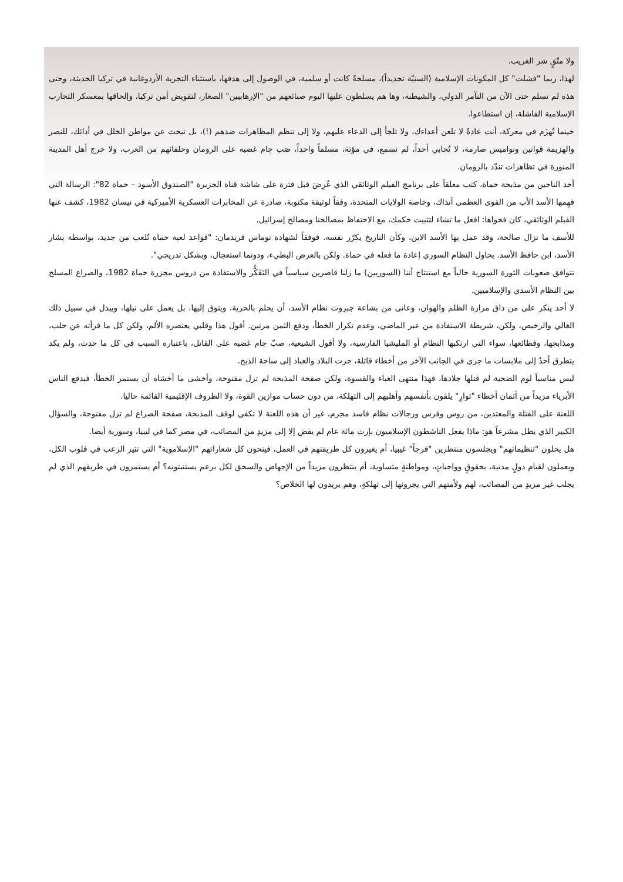ولا متّقٍ شر الغريب.
لهذا، ربما "فشلت" كل المكونات الإسلامية (السنيّة تحديداً)، مسلحةً كانت أو سلمية، في الوصول إلى هدفها، باستثناء التجربة الأردوغانية في تركيا الحديثة، وحتى هذه لم تسلم حتى الآن من التآمر الدولي، والشيطنة، وها هم يسلطون عليها اليوم صنائعهم من "الإرهابيين" الصغار، لتقويض أمن تركيا، وإلحاقها بمعسكر التجارب الإسلامية الفاشلة، إن استطاعوا.
حينما تُهزَم في معركة، أنت عادةً لا تلعن أعداءك، ولا تلجأ إلى الدعاء عليهم، ولا إلى تنظم المظاهرات ضدهم (!)، بل تبحث عن مواطن الخلل في أدائك، للنصر والهزيمة قوانين ونواميس صارمة، لا تُحابي أحداً، لم نسمع، في مؤتة، مسلماً واحداً، صَب جام غضبه على الرومان وحلفائهم من العرب، ولا خرج أهل المدينة المنورة في تظاهرات تندّد بالرومان.
أحد الناجين من مذبحة حماة، كتب معلقاً على برنامج الفيلم الوثائقي الذي عُرِضَ قبل فترة على شاشة قناة الجزيرة "الصندوق الأسود – حماة 82": الرسالة التي فهِمها الأسد الأب من القوى العظمى آنذاك، وخاصة الولايات المتحدة، وفقاً لوثيقة مكتوبة، صادرة عن المخابرات العسكرية الأميركية في نيسان 1982، كشف عنها الفيلم الوثائقي، كان فحواها: افعل ما تشاء لتثبيت حكمك، مع الاحتفاظ بمصالحنا ومصالح إسرائيل.
للأسف ما تزال صالحة، وقد عمل بها الأسد الابن، وكأن التاريخ يكرّر نفسه. فوفقاً لشهادة توماس فريدمان: "قواعد لعبة حماة تُلعب من جديد، بواسطة بشار الأسد، ابن حافظ الأسد. يحاول النظام السوري إعادة ما فعله في حماة. ولكن بالعرض البطيء، ودونما استعجال، وبشكل تدريجي".
تتوافق صعوبات الثورة السورية حالياً مع استنتاج أننا (السوريين) ما زلنا قاصرين سياسياً في التَفَكُّر والاستفادة من دروس مجزرة حماة 1982، والصراع المسلح بين النظام الأسدي والإسلاميين.
لا أحد ينكر على من ذاق مرارة الظلم والهوان، وعانى من بشاعة جبروت نظام الأسد، أن يحلم بالحرية، ويتوق إليها، بل يعمل على نيلها، ويبذل في سبيل ذلك الغالي والرخيص، ولكن، شريطة الاستفادة من عبر الماضي، وعدم تكرار الخطأ، ودفع الثمن مرتين. أقول هذا وقلبي يعتصره الألم، ولكن كل ما قرأته عن حلب، ومذابحها، وفظائعها، سواء التي ارتكبها النظام أو المليشيا الفارسية، ولا أقول الشيعية، صبّ جام غضبه على القاتل، باعتباره السبب في كل ما حدث، ولم يكد يتطرق أحدٌ إلى ملابسات ما جرى في الجانب الآخر من أخطاء قاتلة، جرت البلاد والعباد إلى ساحة الذبح.
ليس مناسباً لوم الضحية لم قتلها جلادها، فهذا منتهى الغباء والقسوة، ولكن صفحة المذبحة لم تزل مفتوحة، وأخشى ما أخشاه أن يستمر الخطأ، فيدفع الناس الأبرياء مزيداً من أثمان أخطاء "ثوارٍ" يلقون بأنفسهم وأهليهم إلى التهلكة، من دون حساب موازين القوة، ولا الظروف الإقليمية القائمة حاليا.
اللعنة على القتلة والمعتدين، من روس وفرس ورجالات نظام فاسد مجرم، غير أن هذه اللعنة لا تكفي لوقف المذبحة، صفحة الصراع لم تزل مفتوحة، والسؤال الكبير الذي يظل مشرعاً هو: ماذا يفعل الناشطون الإسلاميون بإرث مائة عام لم يفض إلا إلى مزيدٍ من المصائب، في مصر كما في ليبيا، وسورية أيضا.
هل يحلون "تنظيماتهم" ويجلسون منتظرين "فرجاً" غيبيا، أم يغيرون كل طريقتهم في العمل، فينحون كل شعاراتهم "الإسلاموية" التي تثير الرعب في قلوب الكل، ويعملون لقيام دولٍ مدنية، بحقوقٍ وواجباتٍ، ومواطنةٍ متساوية، أم ينتظرون مزيداً من الإجهاض والسحق لكل برعم يستنبتونه؟ أم يستمرون في طريقهم الذي لم يجلب غير مزيدٍ من المصائب، لهم ولأمتهم التي يجرونها إلى تهلكةٍ، وهم يريدون لها الخلاص؟